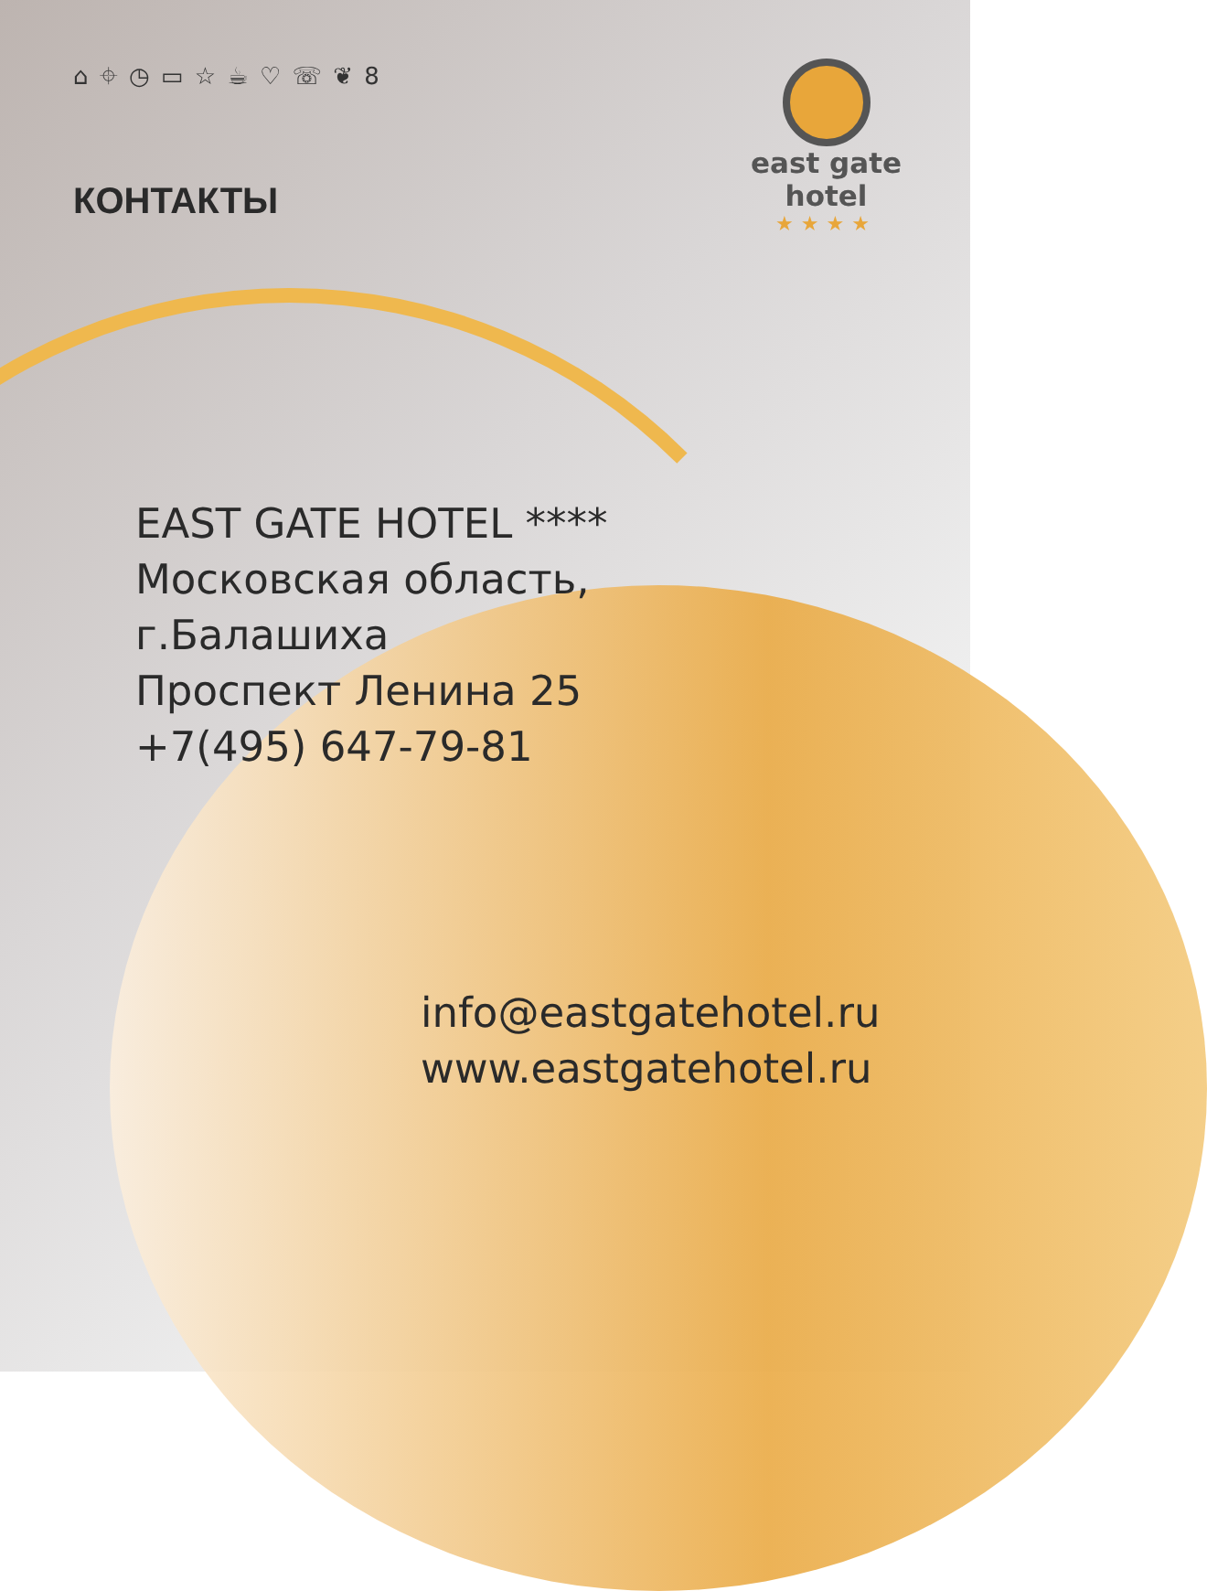⌂ ⌖ ◷ ▭ ☆ ☕ ♡ ☏ ❦ 8
east gate
hotel
★★★★
КОНТАКТЫ
EAST GATE HOTEL ****
Московская область,
г.Балашиха
Проспект Ленина 25
+7(495) 647-79-81
info@eastgatehotel.ru
www.eastgatehotel.ru